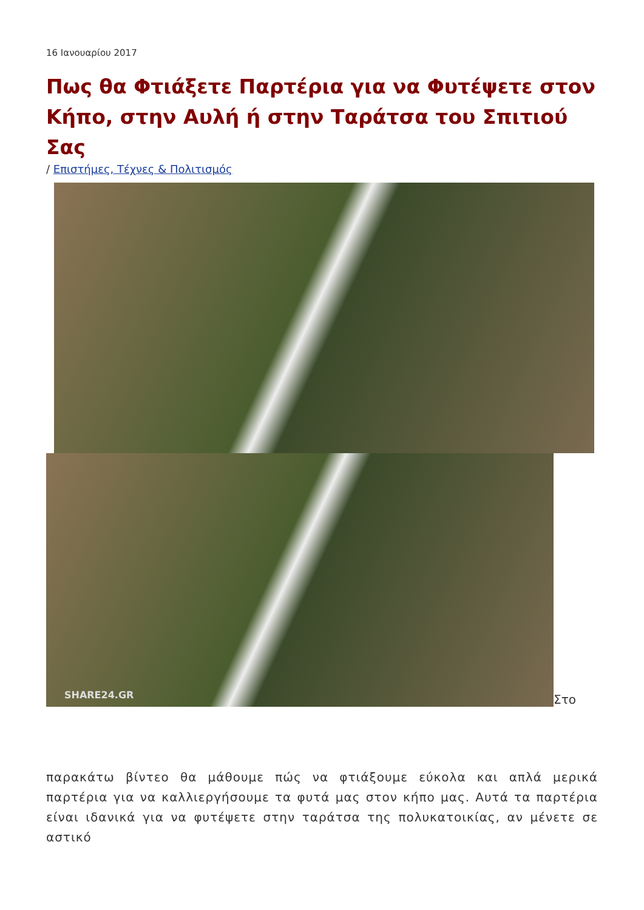16 Ιανουαρίου 2017
Πως θα Φτιάξετε Παρτέρια για να Φυτέψετε στον Κήπο, στην Αυλή ή στην Ταράτσα του Σπιτιού Σας
/ Επιστήμες, Τέχνες & Πολιτισμός
SHARE24.GR
Στο
παρακάτω βίντεο θα μάθουμε πώς να φτιάξουμε εύκολα και απλά μερικά παρτέρια για να καλλιεργήσουμε τα φυτά μας στον κήπο μας. Αυτά τα παρτέρια είναι ιδανικά για να φυτέψετε στην ταράτσα της πολυκατοικίας, αν μένετε σε αστικό